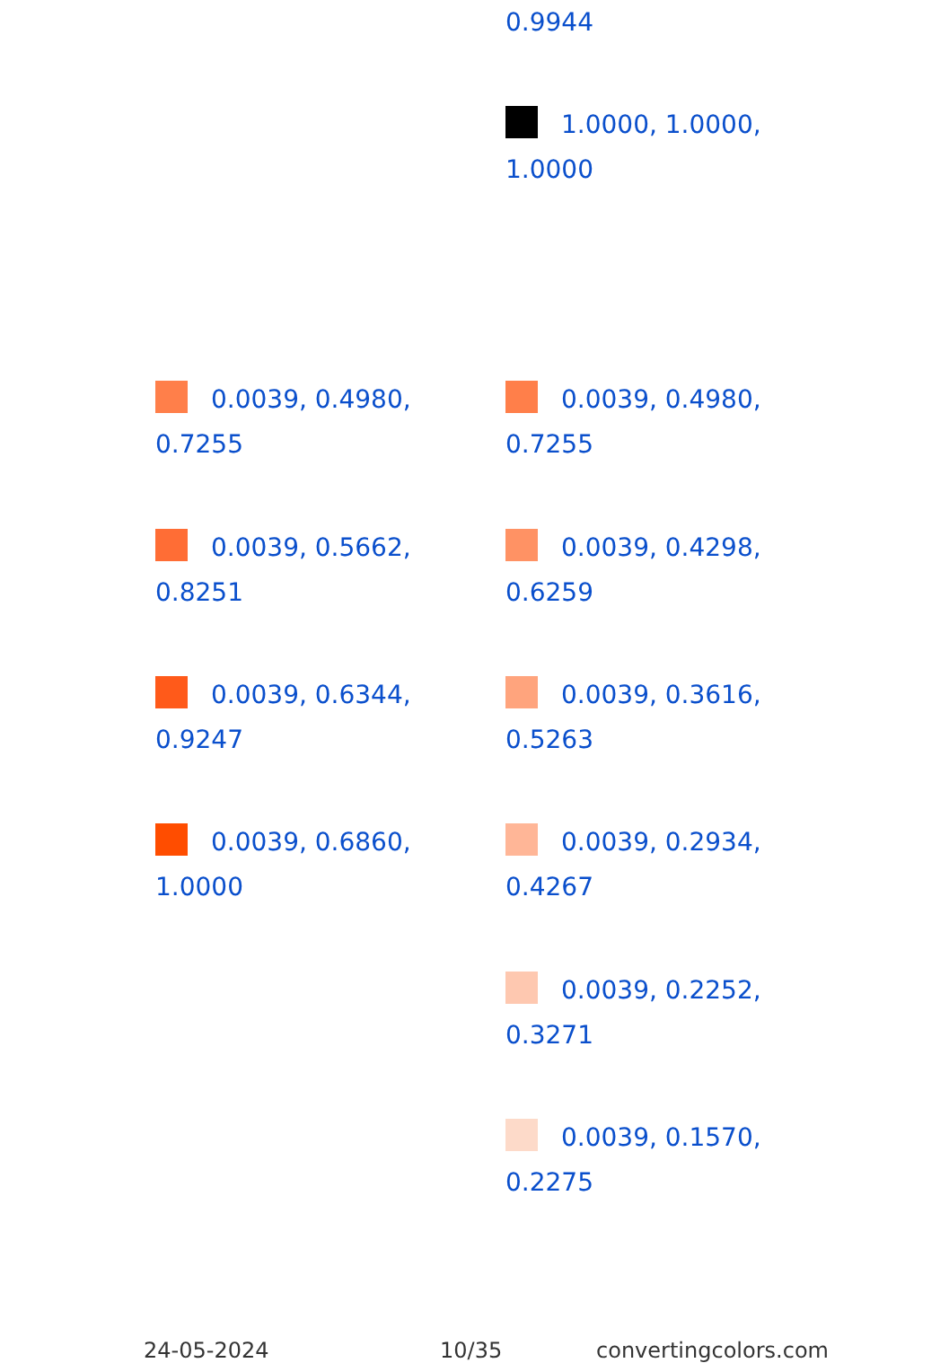0.9944
1.0000, 1.0000, 1.0000
0.0039, 0.4980, 0.7255
0.0039, 0.5662, 0.8251
0.0039, 0.6344, 0.9247
0.0039, 0.6860, 1.0000
0.0039, 0.4980, 0.7255
0.0039, 0.4298, 0.6259
0.0039, 0.3616, 0.5263
0.0039, 0.2934, 0.4267
0.0039, 0.2252, 0.3271
0.0039, 0.1570, 0.2275
24-05-2024 10/35 convertingcolors.com